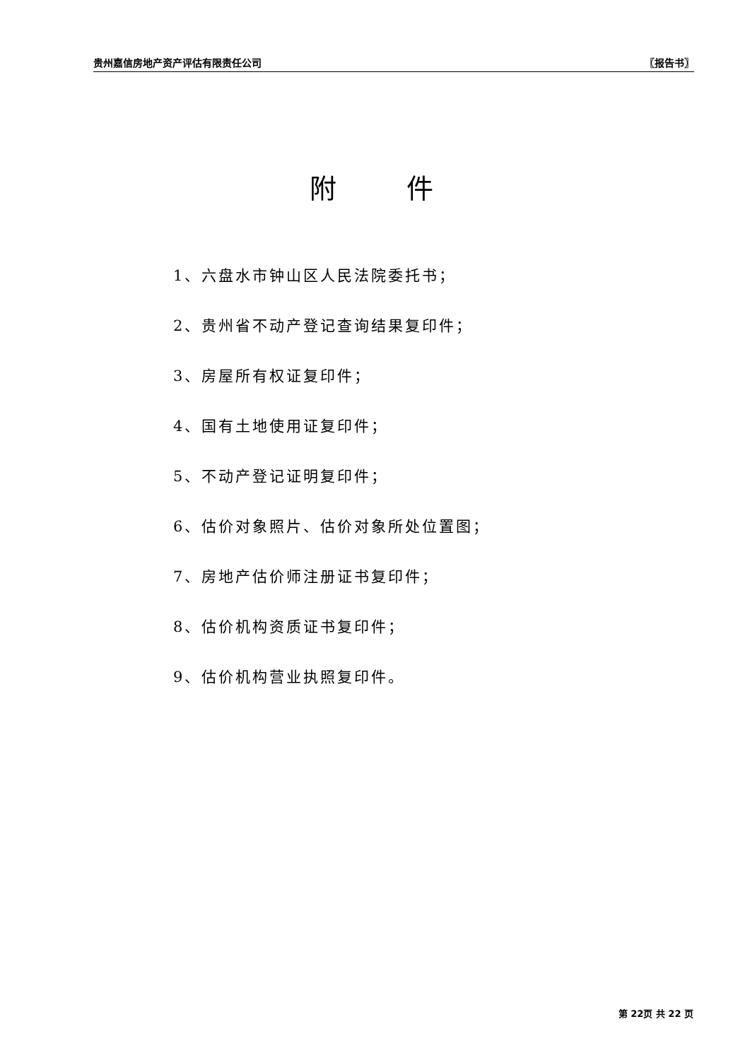贵州嘉信房地产资产评估有限责任公司 〖报告书〗
附 件
1、六盘水市钟山区人民法院委托书；
2、贵州省不动产登记查询结果复印件；
3、房屋所有权证复印件；
4、国有土地使用证复印件；
5、不动产登记证明复印件；
6、估价对象照片、估价对象所处位置图；
7、房地产估价师注册证书复印件；
8、估价机构资质证书复印件；
9、估价机构营业执照复印件。
第 22页 共 22 页